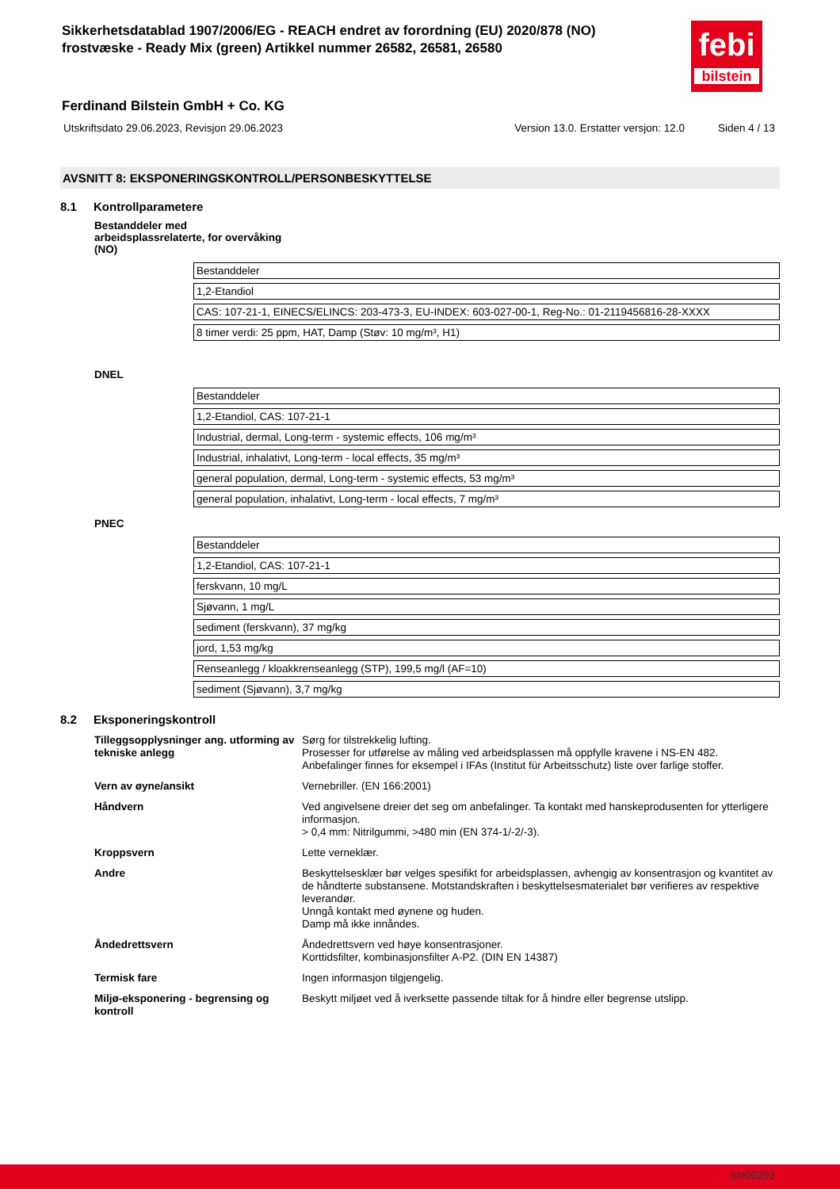Sikkerhetsdatablad 1907/2006/EG - REACH endret av forordning (EU) 2020/878 (NO)
frostvæske - Ready Mix (green) Artikkel nummer 26582, 26581, 26580
febi
bilstein
Ferdinand Bilstein GmbH + Co. KG
Utskriftsdato 29.06.2023, Revisjon 29.06.2023 Version 13.0. Erstatter versjon: 12.0 Siden 4 / 13
AVSNITT 8: EKSPONERINGSKONTROLL/PERSONBESKYTTELSE
8.1 Kontrollparametere
Bestanddeler med arbeidsplassrelaterte, for overvåking (NO)
| Bestanddeler |
| 1,2-Etandiol |
| CAS: 107-21-1, EINECS/ELINCS: 203-473-3, EU-INDEX: 603-027-00-1, Reg-No.: 01-2119456816-28-XXXX |
| 8 timer verdi: 25 ppm, HAT, Damp (Støv: 10 mg/m³, H1) |
DNEL
| Bestanddeler |
| 1,2-Etandiol, CAS: 107-21-1 |
| Industrial, dermal, Long-term - systemic effects, 106 mg/m³ |
| Industrial, inhalativt, Long-term - local effects, 35 mg/m³ |
| general population, dermal, Long-term - systemic effects, 53 mg/m³ |
| general population, inhalativt, Long-term - local effects, 7 mg/m³ |
PNEC
| Bestanddeler |
| 1,2-Etandiol, CAS: 107-21-1 |
| ferskvann, 10 mg/L |
| Sjøvann, 1 mg/L |
| sediment (ferskvann), 37 mg/kg |
| jord, 1,53 mg/kg |
| Renseanlegg / kloakkrenseanlegg (STP), 199,5 mg/l (AF=10) |
| sediment (Sjøvann), 3,7 mg/kg |
8.2 Eksponeringskontroll
| Tilleggsopplysninger ang. utforming av tekniske anlegg | Sørg for tilstrekkelig lufting. Prosesser for utførelse av måling ved arbeidsplassen må oppfylle kravene i NS-EN 482. Anbefalinger finnes for eksempel i IFAs (Institut für Arbeitsschutz) liste over farlige stoffer. |
| Vern av øyne/ansikt | Vernebriller. (EN 166:2001) |
| Håndvern | Ved angivelsene dreier det seg om anbefalinger. Ta kontakt med hanskeprodusenten for ytterligere informasjon. > 0,4 mm: Nitrilgummi, >480 min (EN 374-1/-2/-3). |
| Kroppsvern | Lette verneklær. |
| Andre | Beskyttelsesklær bør velges spesifikt for arbeidsplassen, avhengig av konsentrasjon og kvantitet av de håndterte substansene. Motstandskraften i beskyttelsesmaterialet bør verifieres av respektive leverandør. Unngå kontakt med øynene og huden. Damp må ikke innåndes. |
| Åndedrettsvern | Åndedrettsvern ved høye konsentrasjoner. Korttidsfilter, kombinasjonsfilter A-P2. (DIN EN 14387) |
| Termisk fare | Ingen informasjon tilgjengelig. |
| Miljø-eksponering - begrensing og kontroll | Beskytt miljøet ved å iverksette passende tiltak for å hindre eller begrense utslipp. |
bfe00293